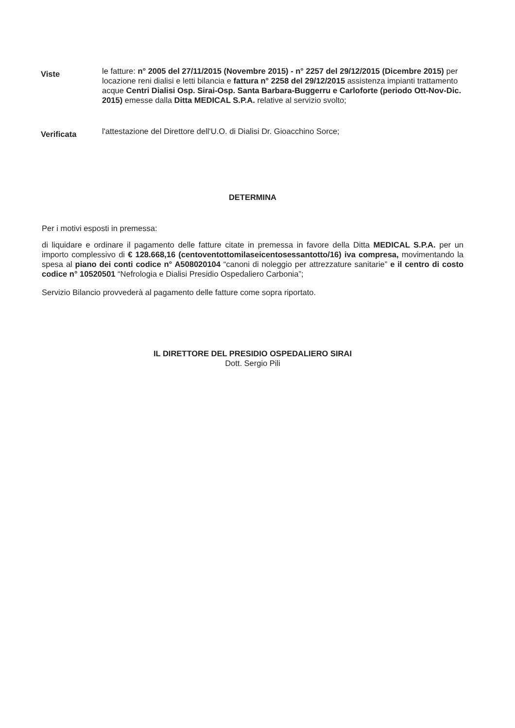Viste
le fatture: n° 2005 del 27/11/2015 (Novembre 2015) - n° 2257 del 29/12/2015 (Dicembre 2015) per locazione reni dialisi e letti bilancia e fattura n° 2258 del 29/12/2015 assistenza impianti trattamento acque Centri Dialisi Osp. Sirai-Osp. Santa Barbara-Buggerru e Carloforte (periodo Ott-Nov-Dic. 2015) emesse dalla Ditta MEDICAL S.P.A. relative al servizio svolto;
Verificata
l'attestazione del Direttore dell'U.O. di Dialisi Dr. Gioacchino Sorce;
DETERMINA
Per i motivi esposti in premessa:
di liquidare e ordinare il pagamento delle fatture citate in premessa in favore della Ditta MEDICAL S.P.A. per un importo complessivo di € 128.668,16 (centoventottomilaseicentosessantotto/16) iva compresa, movimentando la spesa al piano dei conti codice n° A508020104 “canoni di noleggio per attrezzature sanitarie” e il centro di costo codice n° 10520501 “Nefrologia e Dialisi Presidio Ospedaliero Carbonia”;
Servizio Bilancio provvederà al pagamento delle fatture come sopra riportato.
IL DIRETTORE DEL PRESIDIO OSPEDALIERO SIRAI
Dott. Sergio Pili